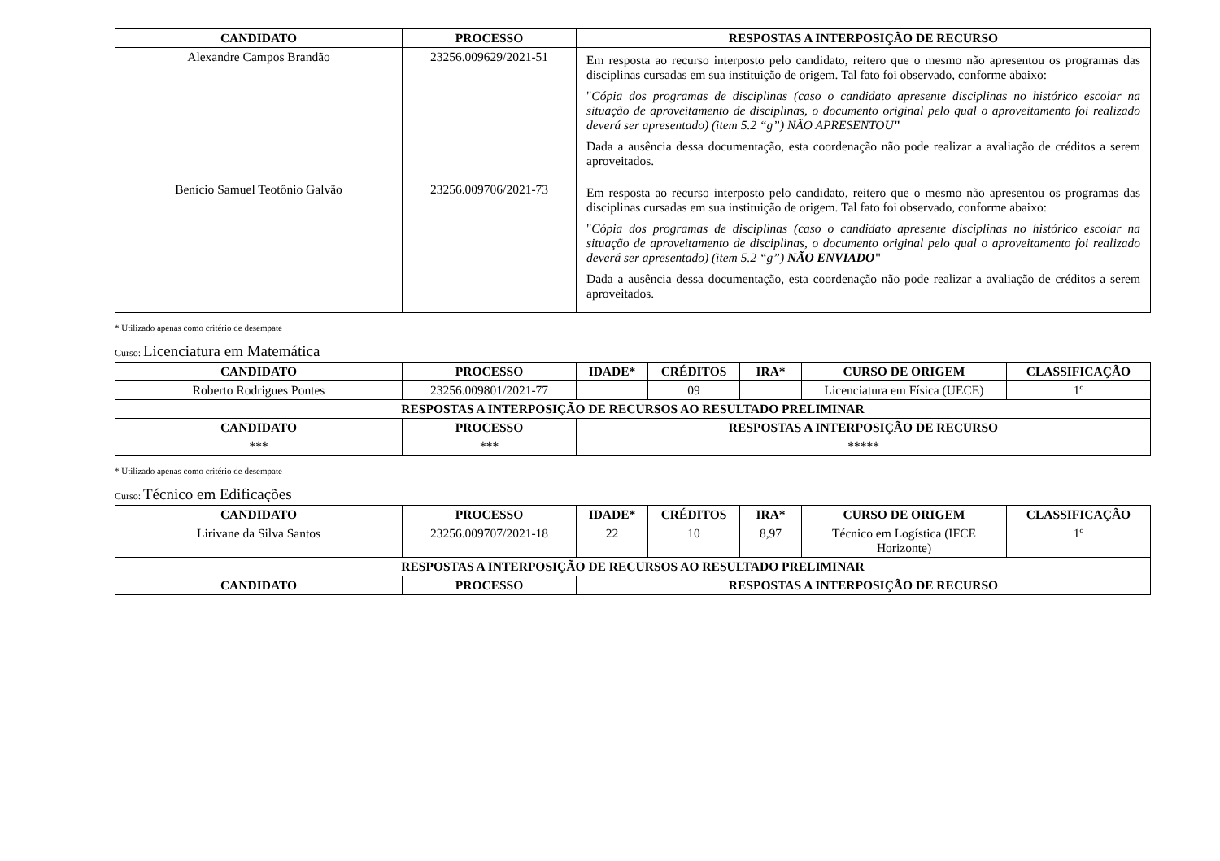| CANDIDATO | PROCESSO | RESPOSTAS A INTERPOSIÇÃO DE RECURSO |
| --- | --- | --- |
| Alexandre Campos Brandão | 23256.009629/2021-51 | Em resposta ao recurso interposto pelo candidato, reitero que o mesmo não apresentou os programas das disciplinas cursadas em sua instituição de origem. Tal fato foi observado, conforme abaixo: " Cópia dos programas de disciplinas (caso o candidato apresente disciplinas no histórico escolar na situação de aproveitamento de disciplinas, o documento original pelo qual o aproveitamento foi realizado deverá ser apresentado) (item 5.2 “g”) NÃO APRESENTOU " Dada a ausência dessa documentação, esta coordenação não pode realizar a avaliação de créditos a serem aproveitados. |
| Benício Samuel Teotônio Galvão | 23256.009706/2021-73 | Em resposta ao recurso interposto pelo candidato, reitero que o mesmo não apresentou os programas das disciplinas cursadas em sua instituição de origem. Tal fato foi observado, conforme abaixo: " Cópia dos programas de disciplinas (caso o candidato apresente disciplinas no histórico escolar na situação de aproveitamento de disciplinas, o documento original pelo qual o aproveitamento foi realizado deverá ser apresentado) (item 5.2 “g”) NÃO ENVIADO " Dada a ausência dessa documentação, esta coordenação não pode realizar a avaliação de créditos a serem aproveitados. |
* Utilizado apenas como critério de desempate
Curso: Licenciatura em Matemática
| CANDIDATO | PROCESSO | IDADE* | CRÉDITOS | IRA* | CURSO DE ORIGEM | CLASSIFICAÇÃO |
| --- | --- | --- | --- | --- | --- | --- |
| Roberto Rodrigues Pontes | 23256.009801/2021-77 | | 09 | | Licenciatura em Física (UECE) | 1º |
| RESPOSTAS A INTERPOSIÇÃO DE RECURSOS AO RESULTADO PRELIMINAR | | | | | | |
| CANDIDATO | PROCESSO | RESPOSTAS A INTERPOSIÇÃO DE RECURSO | | | | |
| *** | *** | ***** | | | | |
* Utilizado apenas como critério de desempate
Curso: Técnico em Edificações
| CANDIDATO | PROCESSO | IDADE* | CRÉDITOS | IRA* | CURSO DE ORIGEM | CLASSIFICAÇÃO |
| --- | --- | --- | --- | --- | --- | --- |
| Lirivane da Silva Santos | 23256.009707/2021-18 | 22 | 10 | 8,97 | Técnico em Logística (IFCE Horizonte) | 1º |
| RESPOSTAS A INTERPOSIÇÃO DE RECURSOS AO RESULTADO PRELIMINAR | | | | | | |
| CANDIDATO | PROCESSO | RESPOSTAS A INTERPOSIÇÃO DE RECURSO | | | | |